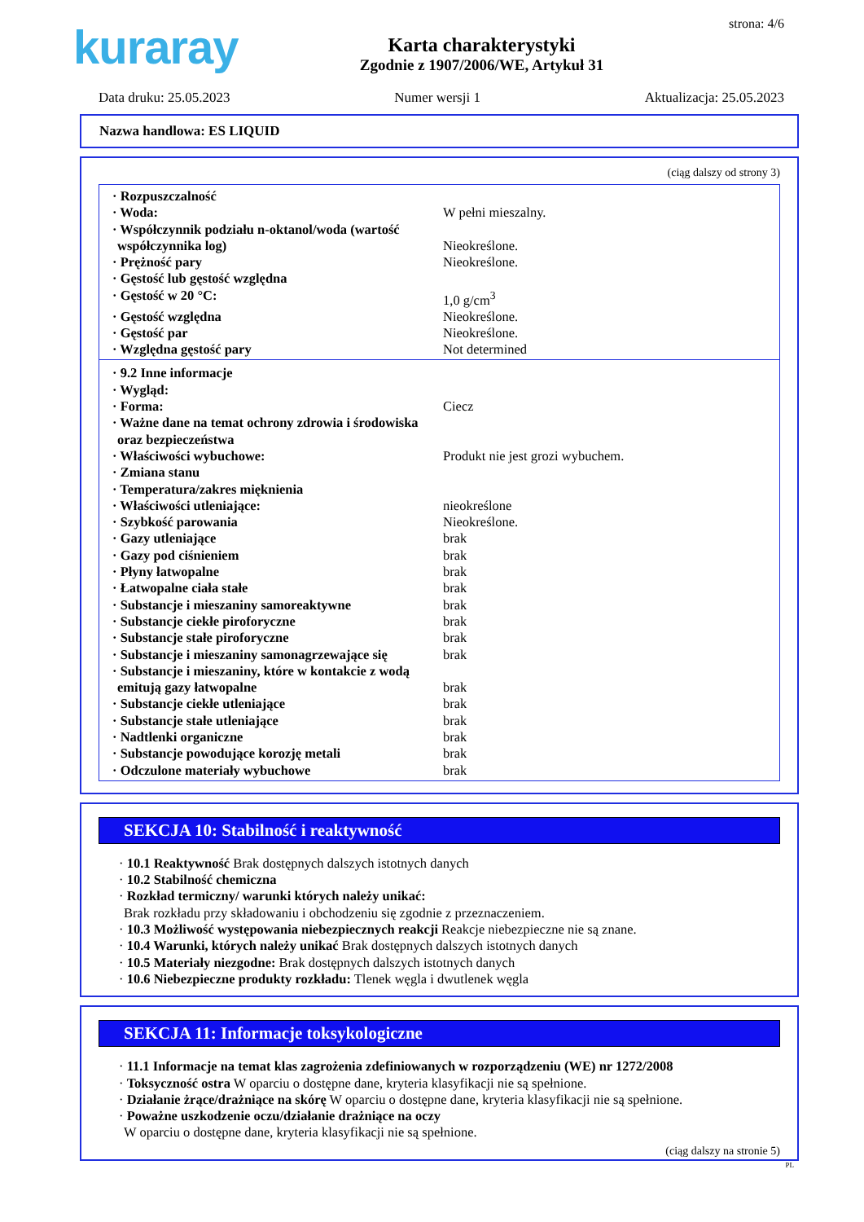kuraray
Karta charakterystyki
Zgodnie z 1907/2006/WE, Artykuł 31
strona: 4/6
Data druku: 25.05.2023 Numer wersji 1 Aktualizacja: 25.05.2023
Nazwa handlowa: ES LIQUID
(ciąg dalszy od strony 3)
· Rozpuszczalność
· Woda: W pełni mieszalny.
· Współczynnik podziału n-oktanol/woda (wartość współczynnika log)
Nieokreślone.
· Prężność pary Nieokreślone.
· Gęstość lub gęstość względna
· Gęstość w 20 °C: 1,0 g/cm<sup>3</sup>
· Gęstość względna Nieokreślone.
· Gęstość par Nieokreślone.
· Względna gęstość pary Not determined
· 9.2 Inne informacje
· Wygląd:
· Forma: Ciecz
· Ważne dane na temat ochrony zdrowia i środowiska oraz bezpieczeństwa
· Właściwości wybuchowe: Produkt nie jest grozi wybuchem.
· Zmiana stanu
· Temperatura/zakres mięknienia
· Właściwości utleniające: nieokreślone
· Szybkość parowania Nieokreślone.
· Gazy utleniające brak
· Gazy pod ciśnieniem brak
· Płyny łatwopalne brak
· Łatwopalne ciała stałe brak
· Substancje i mieszaniny samoreaktywne brak
· Substancje ciekłe piroforyczne brak
· Substancje stałe piroforyczne brak
· Substancje i mieszaniny samonagrzewające się
brak
· Substancje i mieszaniny, które w kontakcie z wodą emitują gazy łatwopalne
brak
· Substancje ciekłe utleniające brak
· Substancje stałe utleniające brak
· Nadtlenki organiczne brak
· Substancje powodujące korozję metali brak
· Odczulone materiały wybuchowe brak
SEKCJA 10: Stabilność i reaktywność
· 10.1 Reaktywność Brak dostępnych dalszych istotnych danych
· 10.2 Stabilność chemiczna
· Rozkład termiczny/ warunki których należy unikać:
Brak rozkładu przy składowaniu i obchodzeniu się zgodnie z przeznaczeniem.
· 10.3 Możliwość występowania niebezpiecznych reakcji Reakcje niebezpieczne nie są znane.
· 10.4 Warunki, których należy unikać Brak dostępnych dalszych istotnych danych
· 10.5 Materiały niezgodne: Brak dostępnych dalszych istotnych danych
· 10.6 Niebezpieczne produkty rozkładu: Tlenek węgla i dwutlenek węgla
SEKCJA 11: Informacje toksykologiczne
· 11.1 Informacje na temat klas zagrożenia zdefiniowanych w rozporządzeniu (WE) nr 1272/2008
· Toksyczność ostra W oparciu o dostępne dane, kryteria klasyfikacji nie są spełnione.
· Działanie żrące/drażniące na skórę W oparciu o dostępne dane, kryteria klasyfikacji nie są spełnione.
· Poważne uszkodzenie oczu/działanie drażniące na oczy
W oparciu o dostępne dane, kryteria klasyfikacji nie są spełnione.
(ciąg dalszy na stronie 5)
PL